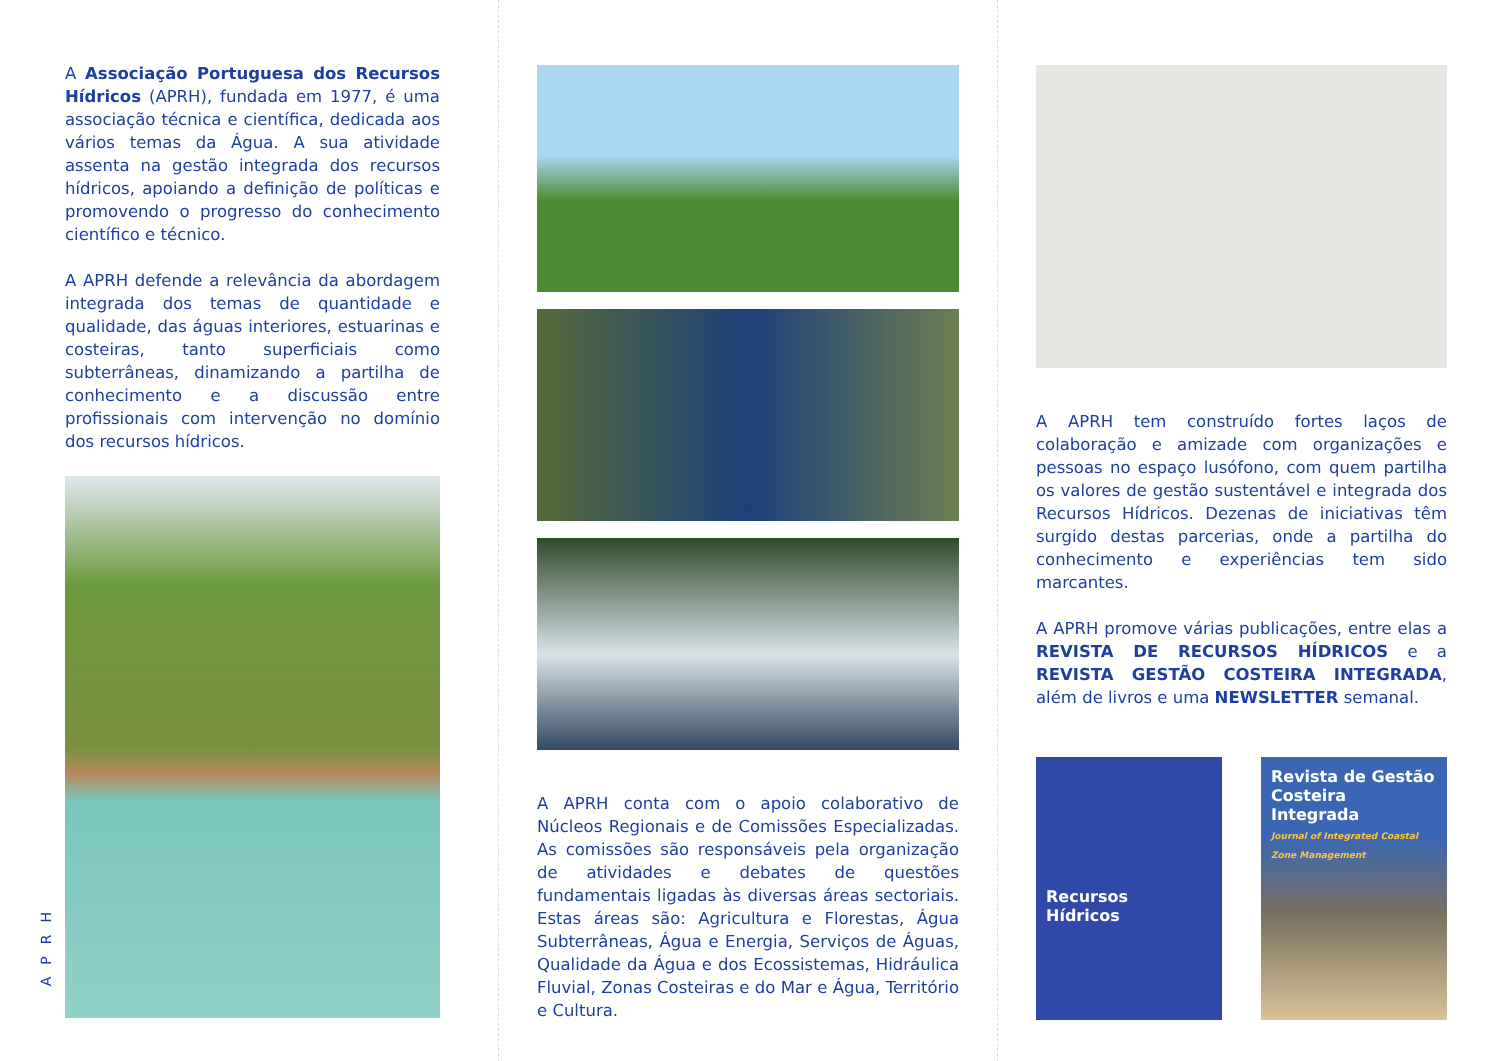A Associação Portuguesa dos Recursos Hídricos (APRH), fundada em 1977, é uma associação técnica e científica, dedicada aos vários temas da Água. A sua atividade assenta na gestão integrada dos recursos hídricos, apoiando a definição de políticas e promovendo o progresso do conhecimento científico e técnico.
A APRH defende a relevância da abordagem integrada dos temas de quantidade e qualidade, das águas interiores, estuarinas e costeiras, tanto superficiais como subterrâneas, dinamizando a partilha de conhecimento e a discussão entre profissionais com intervenção no domínio dos recursos hídricos.
APRH
A APRH conta com o apoio colaborativo de Núcleos Regionais e de Comissões Especializadas. As comissões são responsáveis pela organização de atividades e debates de questões fundamentais ligadas às diversas áreas sectoriais. Estas áreas são: Agricultura e Florestas, Água Subterrâneas, Água e Energia, Serviços de Águas, Qualidade da Água e dos Ecossistemas, Hidráulica Fluvial, Zonas Costeiras e do Mar e Água, Território e Cultura.
A APRH tem construído fortes laços de colaboração e amizade com organizações e pessoas no espaço lusófono, com quem partilha os valores de gestão sustentável e integrada dos Recursos Hídricos. Dezenas de iniciativas têm surgido destas parcerias, onde a partilha do conhecimento e experiências tem sido marcantes.
A APRH promove várias publicações, entre elas a REVISTA DE RECURSOS HÍDRICOS e a REVISTA GESTÃO COSTEIRA INTEGRADA, além de livros e uma NEWSLETTER semanal.
Recursos
Hídricos
Revista de Gestão Costeira Integrada
Journal of Integrated Coastal Zone Management